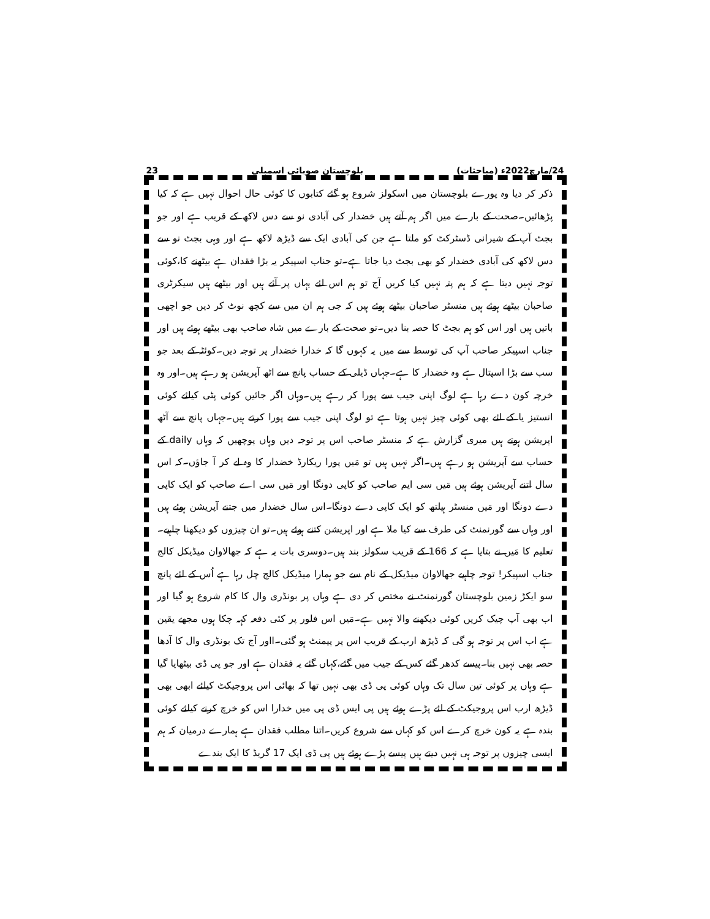24/مارچ2022ء (مباحثات) بلوچستان صوبائی اسمبلی 23
ذکر کر دیا وہ پورے بلوچستان میں اسکولز شروع ہو گئے کتابوں کا کوئی حال احوال نہیں ہے کہ کیا پڑھائیں۔صحت کے بارے میں اگر ہم آتے ہیں خضدار کی آبادی نو سے دس لاکھ کے قریب ہے اور جو بجٹ آپ کے شیرانی ڈسٹرکٹ کو ملتا ہے جن کی آبادی ایک سے ڈیڑھ لاکھ ہے اور وہی بجٹ نو سے دس لاکھ کی آبادی خضدار کو بھی بجٹ دیا جاتا ہے۔تو جناب اسپیکر یہ بڑا فقدان ہے بیٹھنے کا،کوئی توجہ نہیں دیتا ہے کہ ہم پتہ نہیں کیا کریں آج تو ہم اس لئے یہاں پر آئے ہیں اور بیٹھے ہیں سیکرٹری صاحبان بیٹھے ہوئے ہیں منسٹر صاحبان بیٹھے ہوئے ہیں کہ جی ہم ان میں سے کچھ نوٹ کر دیں جو اچھی باتیں ہیں اور اس کو ہم بجٹ کا حصہ بنا دیں۔تو صحت کے بارے میں شاہ صاحب بھی بیٹھے ہوئے ہیں اور جناب اسپیکر صاحب آپ کی توسط سے میں یہ کہوں گا کہ خدارا خضدار پر توجہ دیں۔کوئٹہ کے بعد جو سب سے بڑا اسپتال ہے وہ خضدار کا ہے۔جہاں ڈیلی کے حساب پانچ سے اٹھ آپریشن ہو رہے ہیں۔اور وہ خرچہ کون دے رہا ہے لوگ اپنی جیب سے پورا کر رہے ہیں۔وہاں اگر جائیں کوئی پٹی کیلئے کوئی انستیز یا کے لئے بھی کوئی چیز نہیں ہوتا ہے تو لوگ اپنی جیب سے پورا کرتے ہیں۔جہاں پانچ سے آٹھ اپریشن ہوتے ہیں میری گزارش ہے کہ منسٹر صاحب اس پر توجہ دیں وہاں پوچھیں کہ وہاں daily کے حساب سے آپریشن ہو رہے ہیں۔اگر نہیں ہیں تو مَیں پورا ریکارڈ خضدار کا وہ لے کر آ جاؤں۔کہ اس سال اتنے آپریشن ہوئے ہیں مَیں سی ایم صاحب کو کاپی دونگا اور مَیں سی اے صاحب کو ایک کاپی دے دونگا اور مَیں منسٹر ہیلتھ کو ایک کاپی دے دونگا۔اس سال خضدار میں جتنے آپریشن ہوئے ہیں اور وہاں سے گورنمنٹ کی طرف سے کیا ملا ہے اور اپریشن کتنے ہوئے ہیں۔تو ان چیزوں کو دیکھنا چاہیے۔تعلیم کا مَیں نے بتایا ہے کہ 166 کے قریب سکولز بند ہیں۔دوسری بات یہ ہے کہ جھالاوان میڈیکل کالج جناب اسپیکر! توجہ چاہیے جھالاوان میڈیکل کے نام سے جو ہمارا میڈیکل کالج چل رہا ہے اُس کے لئے پانچ سو ایکڑ زمین بلوچستان گورنمنٹ نے مختص کر دی ہے وہاں پر بونڈری وال کا کام شروع ہو گیا اور اب بھی آپ چیک کریں کوئی دیکھنے والا نہیں ہے۔مَیں اس فلور پر کئی دفعہ کہہ چکا ہوں مجھے یقین ہے اب اس پر توجہ ہو گی کہ ڈیڑھ ارب کے قریب اس پر پیمنٹ ہو گئی۔ااور آج تک بونڈری وال کا آدھا حصہ بھی نہیں بنا۔پیسے کدھر گئے کس کے جیب میں گئے،کہاں گئے یہ فقدان ہے اور جو پی ڈی بیٹھایا گیا ہے وہاں پر کوئی تین سال تک وہاں کوئی پی ڈی بھی نہیں تھا کہ بھائی اس پروجیکٹ کیلئے ابھی بھی ڈیڑھ ارب اس پروجیکٹ کے لئے پڑے ہوئے ہیں پی ایس ڈی پی میں خدارا اس کو خرچ کرنے کیلئے کوئی بندہ ہے یہ کون خرچ کرے اس کو کہاں سے شروع کریں۔اتنا مطلب فقدان ہے ہمارے درمیان کہ ہم ایسی چیزوں پر توجہ ہی نہیں دیتے ہیں پیسے پڑے ہوئے ہیں پی ڈی ایک 17 گریڈ کا ایک بندے